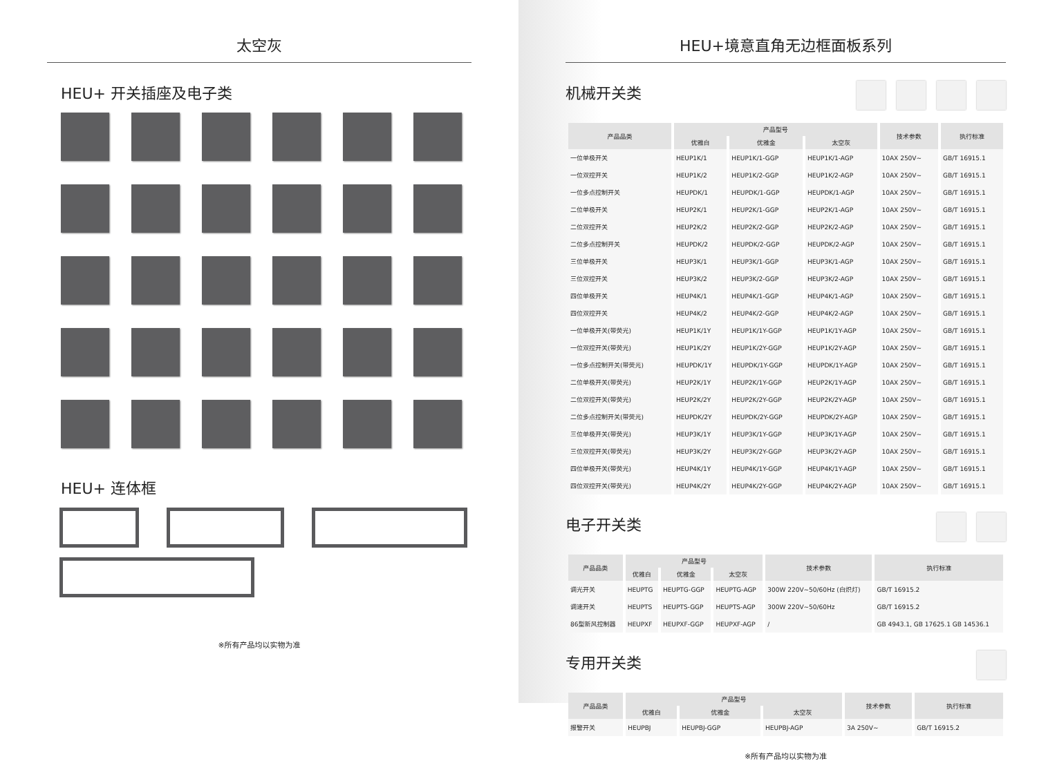太空灰
HEU+ 开关插座及电子类
HEU+ 连体框
※所有产品均以实物为准
HEU+境意直角无边框面板系列
机械开关类
| 产品品类 | 产品型号 | | | 技术参数 | 执行标准 |
| --- | --- | --- | --- | --- | --- |
| | 优雅白 | 优雅金 | 太空灰 | | |
| 一位单极开关 | HEUP1K/1 | HEUP1K/1-GGP | HEUP1K/1-AGP | 10AX 250V~ | GB/T 16915.1 |
| 一位双控开关 | HEUP1K/2 | HEUP1K/2-GGP | HEUP1K/2-AGP | 10AX 250V~ | GB/T 16915.1 |
| 一位多点控制开关 | HEUPDK/1 | HEUPDK/1-GGP | HEUPDK/1-AGP | 10AX 250V~ | GB/T 16915.1 |
| 二位单极开关 | HEUP2K/1 | HEUP2K/1-GGP | HEUP2K/1-AGP | 10AX 250V~ | GB/T 16915.1 |
| 二位双控开关 | HEUP2K/2 | HEUP2K/2-GGP | HEUP2K/2-AGP | 10AX 250V~ | GB/T 16915.1 |
| 二位多点控制开关 | HEUPDK/2 | HEUPDK/2-GGP | HEUPDK/2-AGP | 10AX 250V~ | GB/T 16915.1 |
| 三位单极开关 | HEUP3K/1 | HEUP3K/1-GGP | HEUP3K/1-AGP | 10AX 250V~ | GB/T 16915.1 |
| 三位双控开关 | HEUP3K/2 | HEUP3K/2-GGP | HEUP3K/2-AGP | 10AX 250V~ | GB/T 16915.1 |
| 四位单极开关 | HEUP4K/1 | HEUP4K/1-GGP | HEUP4K/1-AGP | 10AX 250V~ | GB/T 16915.1 |
| 四位双控开关 | HEUP4K/2 | HEUP4K/2-GGP | HEUP4K/2-AGP | 10AX 250V~ | GB/T 16915.1 |
| 一位单极开关(带荧光) | HEUP1K/1Y | HEUP1K/1Y-GGP | HEUP1K/1Y-AGP | 10AX 250V~ | GB/T 16915.1 |
| 一位双控开关(带荧光) | HEUP1K/2Y | HEUP1K/2Y-GGP | HEUP1K/2Y-AGP | 10AX 250V~ | GB/T 16915.1 |
| 一位多点控制开关(带荧光) | HEUPDK/1Y | HEUPDK/1Y-GGP | HEUPDK/1Y-AGP | 10AX 250V~ | GB/T 16915.1 |
| 二位单极开关(带荧光) | HEUP2K/1Y | HEUP2K/1Y-GGP | HEUP2K/1Y-AGP | 10AX 250V~ | GB/T 16915.1 |
| 二位双控开关(带荧光) | HEUP2K/2Y | HEUP2K/2Y-GGP | HEUP2K/2Y-AGP | 10AX 250V~ | GB/T 16915.1 |
| 二位多点控制开关(带荧光) | HEUPDK/2Y | HEUPDK/2Y-GGP | HEUPDK/2Y-AGP | 10AX 250V~ | GB/T 16915.1 |
| 三位单极开关(带荧光) | HEUP3K/1Y | HEUP3K/1Y-GGP | HEUP3K/1Y-AGP | 10AX 250V~ | GB/T 16915.1 |
| 三位双控开关(带荧光) | HEUP3K/2Y | HEUP3K/2Y-GGP | HEUP3K/2Y-AGP | 10AX 250V~ | GB/T 16915.1 |
| 四位单极开关(带荧光) | HEUP4K/1Y | HEUP4K/1Y-GGP | HEUP4K/1Y-AGP | 10AX 250V~ | GB/T 16915.1 |
| 四位双控开关(带荧光) | HEUP4K/2Y | HEUP4K/2Y-GGP | HEUP4K/2Y-AGP | 10AX 250V~ | GB/T 16915.1 |
电子开关类
| 产品品类 | 产品型号 | | | 技术参数 | 执行标准 |
| --- | --- | --- | --- | --- | --- |
| | 优雅白 | 优雅金 | 太空灰 | | |
| 调光开关 | HEUPTG | HEUPTG-GGP | HEUPTG-AGP | 300W 220V~50/60Hz (白炽灯) | GB/T 16915.2 |
| 调速开关 | HEUPTS | HEUPTS-GGP | HEUPTS-AGP | 300W 220V~50/60Hz | GB/T 16915.2 |
| 86型新风控制器 | HEUPXF | HEUPXF-GGP | HEUPXF-AGP | / | GB 4943.1, GB 17625.1 GB 14536.1 |
专用开关类
| 产品品类 | 产品型号 | | | 技术参数 | 执行标准 |
| --- | --- | --- | --- | --- | --- |
| | 优雅白 | 优雅金 | 太空灰 | | |
| 报警开关 | HEUPBJ | HEUPBJ-GGP | HEUPBJ-AGP | 3A 250V~ | GB/T 16915.2 |
※所有产品均以实物为准